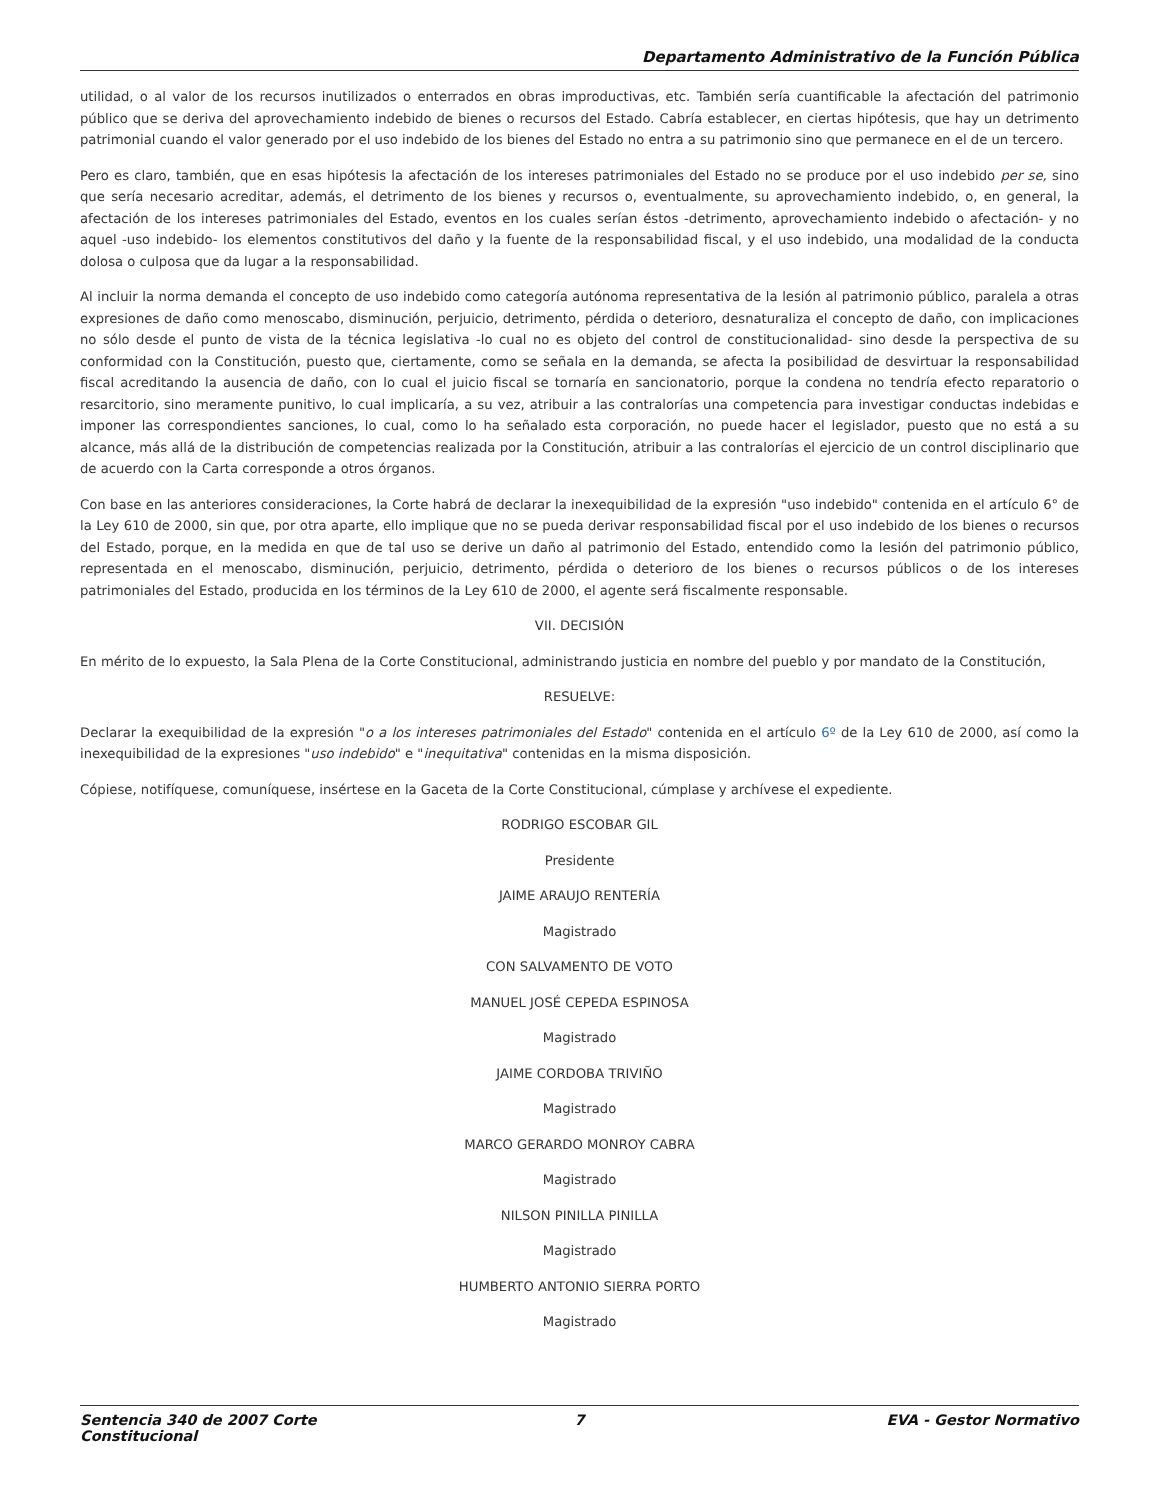Departamento Administrativo de la Función Pública
utilidad, o al valor de los recursos inutilizados o enterrados en obras improductivas, etc. También sería cuantificable la afectación del patrimonio público que se deriva del aprovechamiento indebido de bienes o recursos del Estado. Cabría establecer, en ciertas hipótesis, que hay un detrimento patrimonial cuando el valor generado por el uso indebido de los bienes del Estado no entra a su patrimonio sino que permanece en el de un tercero.
Pero es claro, también, que en esas hipótesis la afectación de los intereses patrimoniales del Estado no se produce por el uso indebido per se, sino que sería necesario acreditar, además, el detrimento de los bienes y recursos o, eventualmente, su aprovechamiento indebido, o, en general, la afectación de los intereses patrimoniales del Estado, eventos en los cuales serían éstos -detrimento, aprovechamiento indebido o afectación- y no aquel -uso indebido- los elementos constitutivos del daño y la fuente de la responsabilidad fiscal, y el uso indebido, una modalidad de la conducta dolosa o culposa que da lugar a la responsabilidad.
Al incluir la norma demanda el concepto de uso indebido como categoría autónoma representativa de la lesión al patrimonio público, paralela a otras expresiones de daño como menoscabo, disminución, perjuicio, detrimento, pérdida o deterioro, desnaturaliza el concepto de daño, con implicaciones no sólo desde el punto de vista de la técnica legislativa -lo cual no es objeto del control de constitucionalidad- sino desde la perspectiva de su conformidad con la Constitución, puesto que, ciertamente, como se señala en la demanda, se afecta la posibilidad de desvirtuar la responsabilidad fiscal acreditando la ausencia de daño, con lo cual el juicio fiscal se tornaría en sancionatorio, porque la condena no tendría efecto reparatorio o resarcitorio, sino meramente punitivo, lo cual implicaría, a su vez, atribuir a las contralorías una competencia para investigar conductas indebidas e imponer las correspondientes sanciones, lo cual, como lo ha señalado esta corporación, no puede hacer el legislador, puesto que no está a su alcance, más allá de la distribución de competencias realizada por la Constitución, atribuir a las contralorías el ejercicio de un control disciplinario que de acuerdo con la Carta corresponde a otros órganos.
Con base en las anteriores consideraciones, la Corte habrá de declarar la inexequibilidad de la expresión "uso indebido" contenida en el artículo 6° de la Ley 610 de 2000, sin que, por otra aparte, ello implique que no se pueda derivar responsabilidad fiscal por el uso indebido de los bienes o recursos del Estado, porque, en la medida en que de tal uso se derive un daño al patrimonio del Estado, entendido como la lesión del patrimonio público, representada en el menoscabo, disminución, perjuicio, detrimento, pérdida o deterioro de los bienes o recursos públicos o de los intereses patrimoniales del Estado, producida en los términos de la Ley 610 de 2000, el agente será fiscalmente responsable.
VII. DECISIÓN
En mérito de lo expuesto, la Sala Plena de la Corte Constitucional, administrando justicia en nombre del pueblo y por mandato de la Constitución,
RESUELVE:
Declarar la exequibilidad de la expresión "o a los intereses patrimoniales del Estado" contenida en el artículo 6º de la Ley 610 de 2000, así como la inexequibilidad de la expresiones "uso indebido" e "inequitativa" contenidas en la misma disposición.
Cópiese, notifíquese, comuníquese, insértese en la Gaceta de la Corte Constitucional, cúmplase y archívese el expediente.
RODRIGO ESCOBAR GIL
Presidente
JAIME ARAUJO RENTERÍA
Magistrado
CON SALVAMENTO DE VOTO
MANUEL JOSÉ CEPEDA ESPINOSA
Magistrado
JAIME CORDOBA TRIVIÑO
Magistrado
MARCO GERARDO MONROY CABRA
Magistrado
NILSON PINILLA PINILLA
Magistrado
HUMBERTO ANTONIO SIERRA PORTO
Magistrado
Sentencia 340 de 2007 Corte Constitucional
7 EVA - Gestor Normativo